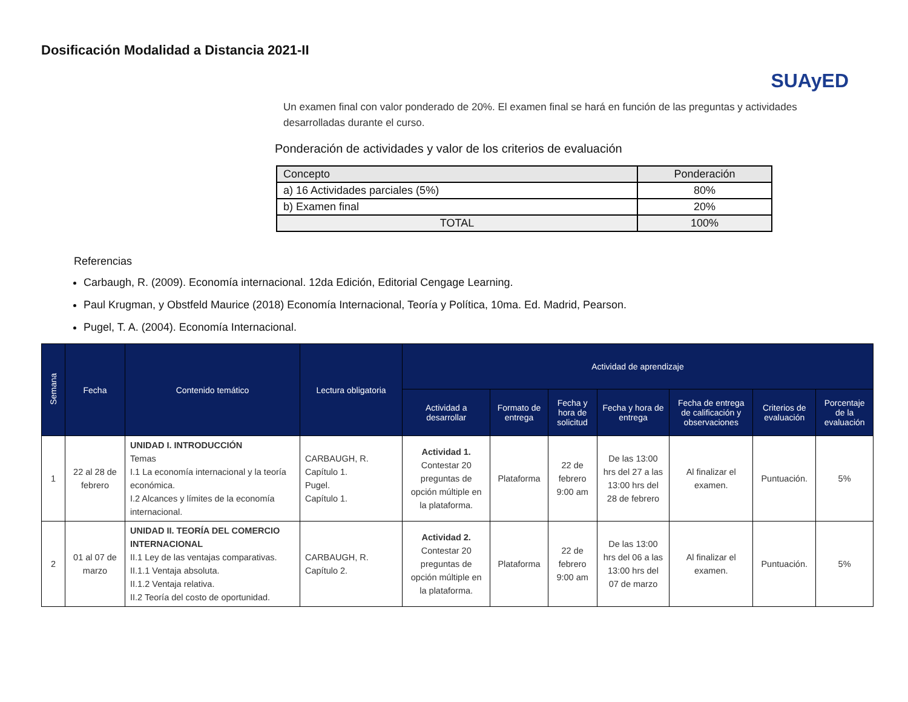Dosificación Modalidad a Distancia 2021-II
SUAyED
Un examen final con valor ponderado de 20%. El examen final se hará en función de las preguntas y actividades desarrolladas durante el curso.
Ponderación de actividades y valor de los criterios de evaluación
| Concepto | Ponderación |
| --- | --- |
| a) 16 Actividades parciales (5%) | 80% |
| b) Examen final | 20% |
| TOTAL | 100% |
Referencias
Carbaugh, R. (2009). Economía internacional. 12da Edición, Editorial Cengage Learning.
Paul Krugman, y Obstfeld Maurice (2018) Economía Internacional, Teoría y Política, 10ma. Ed. Madrid, Pearson.
Pugel, T. A. (2004). Economía Internacional.
| Semana | Fecha | Contenido temático | Lectura obligatoria | Actividad de aprendizaje | | | | | | |
| --- | --- | --- | --- | --- | --- | --- | --- | --- | --- | --- |
| | | | | Actividad a desarrollar | Formato de entrega | Fecha y hora de solicitud | Fecha y hora de entrega | Fecha de entrega de calificación y observaciones | Criterios de evaluación | Porcentaje de la evaluación |
| 1 | 22 al 28 de febrero | UNIDAD I. INTRODUCCIÓN Temas I.1 La economía internacional y la teoría económica. I.2 Alcances y límites de la economía internacional. | CARBAUGH, R. Capítulo 1. Pugel. Capítulo 1. | Actividad 1. Contestar 20 preguntas de opción múltiple en la plataforma. | Plataforma | 22 de febrero 9:00 am | De las 13:00 hrs del 27 a las 13:00 hrs del 28 de febrero | Al finalizar el examen. | Puntuación. | 5% |
| 2 | 01 al 07 de marzo | UNIDAD II. TEORÍA DEL COMERCIO INTERNACIONAL II.1 Ley de las ventajas comparativas. II.1.1 Ventaja absoluta. II.1.2 Ventaja relativa. II.2 Teoría del costo de oportunidad. | CARBAUGH, R. Capítulo 2. | Actividad 2. Contestar 20 preguntas de opción múltiple en la plataforma. | Plataforma | 22 de febrero 9:00 am | De las 13:00 hrs del 06 a las 13:00 hrs del 07 de marzo | Al finalizar el examen. | Puntuación. | 5% |